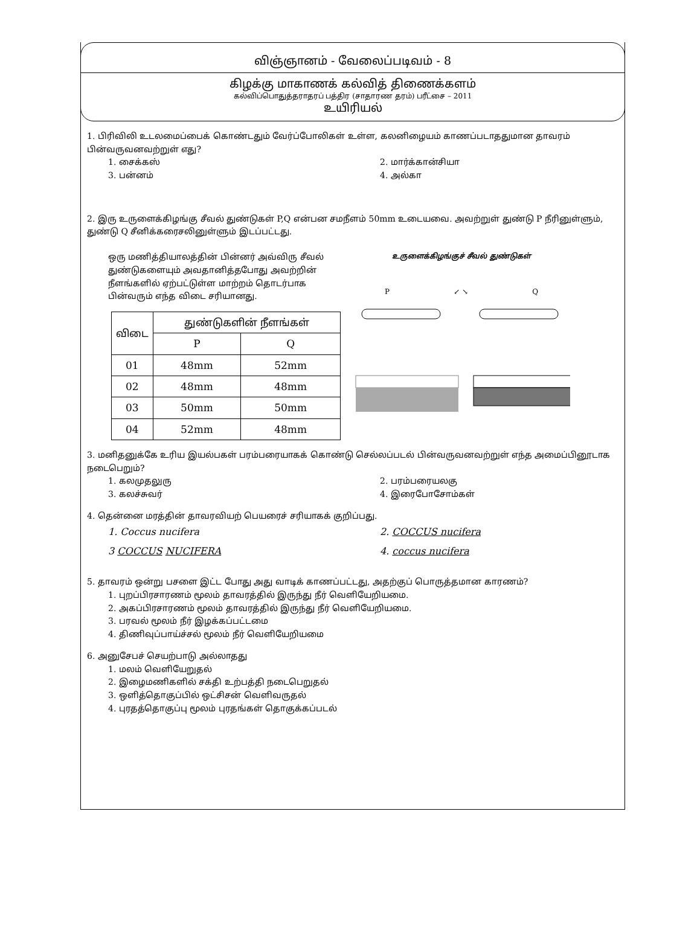விஞ்ஞானம் - வேலைப்படிவம் - 8
கிழக்கு மாகாணக் கல்வித் திணைக்களம்
கல்விப்பொதுத்தராதரப் பத்திர (சாதாரண தரம்) பரீட்சை – 2011
உயிரியல்
1. பிரிவிலி உடலமைப்பைக் கொண்டதும் வேர்ப்போலிகள் உள்ள, கலனிழையம் காணப்படாததுமான தாவரம் பின்வருவனவற்றுள் எது?
1. சைக்கஸ் 2. மார்க்கான்சியா 3. பன்னம் 4. அல்கா
2. இரு உருளைக்கிழங்கு சீவல் துண்டுகள் P,Q என்பன சமநீளம் 50mm உடையவை. அவற்றுள் துண்டு P நீரினுள்ளும், துண்டு Q சீனிக்கரைசலினுள்ளும் இடப்பட்டது.
ஒரு மணித்தியாலத்தின் பின்னர் அவ்விரு சீவல் துண்டுகளையும் அவதானித்தபோது அவற்றின் நீளங்களில் ஏற்பட்டுள்ள மாற்றம் தொடர்பாக பின்வரும் எந்த விடை சரியானது.
| விடை | துண்டுகளின் நீளங்கள் | |
| --- | --- | --- |
| | P | Q |
| 01 | 48mm | 52mm |
| 02 | 48mm | 48mm |
| 03 | 50mm | 50mm |
| 04 | 52mm | 48mm |
உருளைக்கிழங்குச் சீவல் துண்டுகள்
P ↙ ↘ Q
3. மனிதனுக்கே உரிய இயல்பகள் பரம்பரையாகக் கொண்டு செல்லப்படல் பின்வருவனவற்றுள் எந்த அமைப்பினூடாக நடைபெறும்?
1. கலமுதலுரு 2. பரம்பரையலகு 3. கலச்சுவர் 4. இரைபோசோம்கள்
4. தென்னை மரத்தின் தாவரவியற் பெயரைச் சரியாகக் குறிப்பது.
1. Coccus nucifera 2. COCCUS nucifera 3 COCCUS NUCIFERA 4. coccus nucifera
5. தாவரம் ஒன்று பசளை இட்ட போது அது வாடிக் காணப்பட்டது, அதற்குப் பொருத்தமான காரணம்?
1. புறப்பிரசாரணம் மூலம் தாவரத்தில் இருந்து நீர் வெளியேறியமை.
2. அகப்பிரசாரணம் மூலம் தாவரத்தில் இருந்து நீர் வெளியேறியமை.
3. பரவல் மூலம் நீர் இழக்கப்பட்டமை
4. திணிவுப்பாய்ச்சல் மூலம் நீர் வெளியேறியமை
6. அனுசேபச் செயற்பாடு அல்லாதது
1. மலம் வெளியேறுதல்
2. இழைமணிகளில் சக்தி உற்பத்தி நடைபெறுதல்
3. ஒளித்தொகுப்பில் ஒட்சிசன் வெளிவருதல்
4. புரதத்தொகுப்பு மூலம் புரதங்கள் தொகுக்கப்படல்